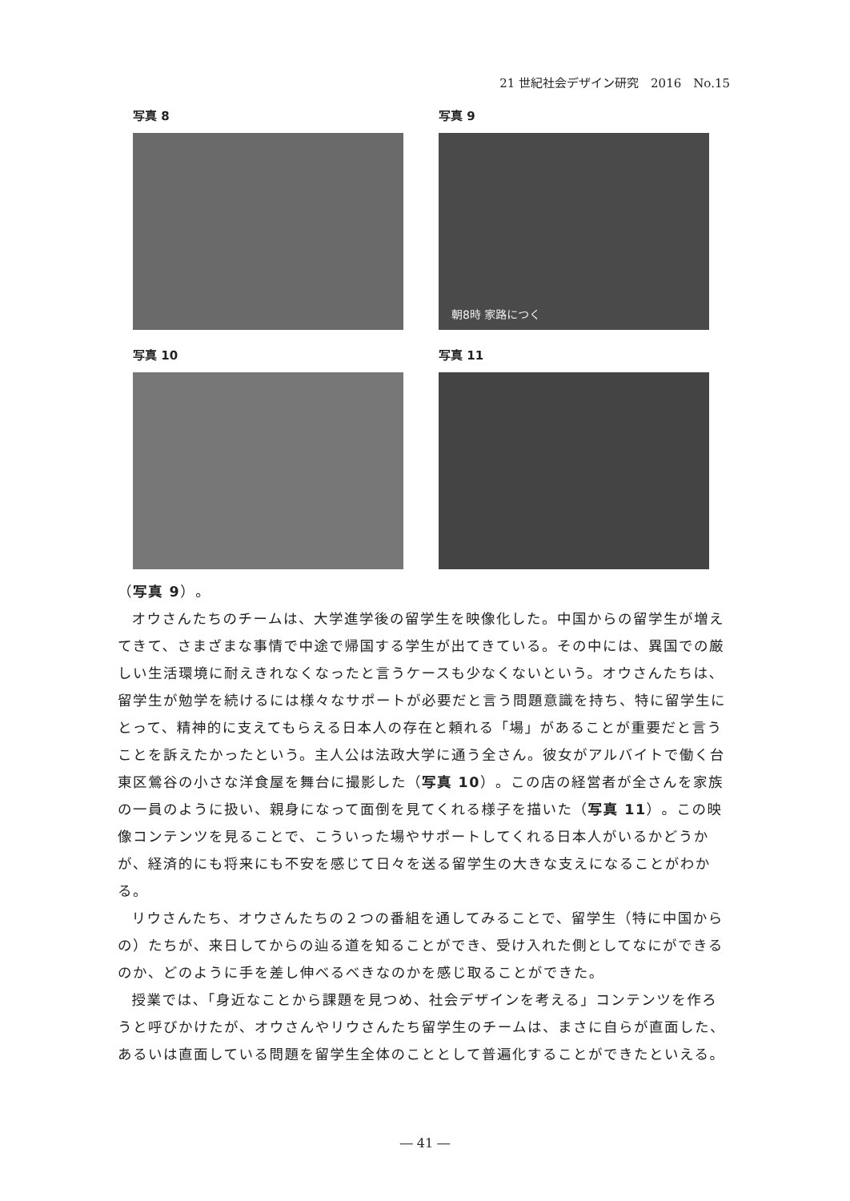21 世紀社会デザイン研究　2016　No.15
写真 8
写真 9
朝8時 家路につく
写真 10
写真 11
（写真 9）。
オウさんたちのチームは、大学進学後の留学生を映像化した。中国からの留学生が増えてきて、さまざまな事情で中途で帰国する学生が出てきている。その中には、異国での厳しい生活環境に耐えきれなくなったと言うケースも少なくないという。オウさんたちは、留学生が勉学を続けるには様々なサポートが必要だと言う問題意識を持ち、特に留学生にとって、精神的に支えてもらえる日本人の存在と頼れる「場」があることが重要だと言うことを訴えたかったという。主人公は法政大学に通う全さん。彼女がアルバイトで働く台東区鶯谷の小さな洋食屋を舞台に撮影した（写真 10）。この店の経営者が全さんを家族の一員のように扱い、親身になって面倒を見てくれる様子を描いた（写真 11）。この映像コンテンツを見ることで、こういった場やサポートしてくれる日本人がいるかどうかが、経済的にも将来にも不安を感じて日々を送る留学生の大きな支えになることがわかる。
リウさんたち、オウさんたちの２つの番組を通してみることで、留学生（特に中国からの）たちが、来日してからの辿る道を知ることができ、受け入れた側としてなにができるのか、どのように手を差し伸べるべきなのかを感じ取ることができた。
授業では、「身近なことから課題を見つめ、社会デザインを考える」コンテンツを作ろうと呼びかけたが、オウさんやリウさんたち留学生のチームは、まさに自らが直面した、あるいは直面している問題を留学生全体のこととして普遍化することができたといえる。
― 41 ―